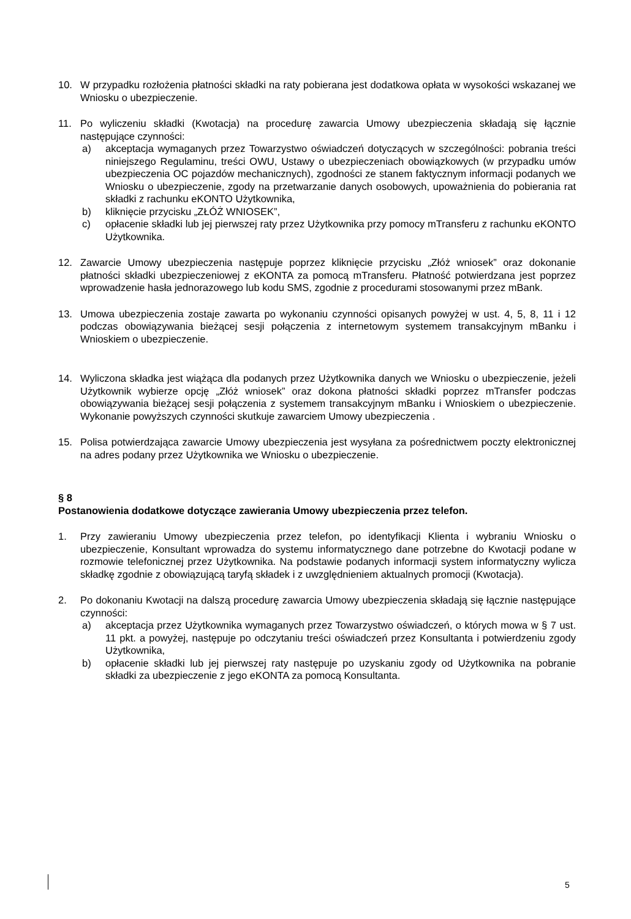10. W przypadku rozłożenia płatności składki na raty pobierana jest dodatkowa opłata w wysokości wskazanej we Wniosku o ubezpieczenie.
11. Po wyliczeniu składki (Kwotacja) na procedurę zawarcia Umowy ubezpieczenia składają się łącznie następujące czynności:
a) akceptacja wymaganych przez Towarzystwo oświadczeń dotyczących w szczególności: pobrania treści niniejszego Regulaminu, treści OWU, Ustawy o ubezpieczeniach obowiązkowych (w przypadku umów ubezpieczenia OC pojazdów mechanicznych), zgodności ze stanem faktycznym informacji podanych we Wniosku o ubezpieczenie, zgody na przetwarzanie danych osobowych, upoważnienia do pobierania rat składki z rachunku eKONTO Użytkownika,
b) kliknięcie przycisku „ZŁÓŻ WNIOSEK”,
c) opłacenie składki lub jej pierwszej raty przez Użytkownika przy pomocy mTransferu z rachunku eKONTO Użytkownika.
12. Zawarcie Umowy ubezpieczenia następuje poprzez kliknięcie przycisku „Złóż wniosek” oraz dokonanie płatności składki ubezpieczeniowej z eKONTA za pomocą mTransferu. Płatność potwierdzana jest poprzez wprowadzenie hasła jednorazowego lub kodu SMS, zgodnie z procedurami stosowanymi przez mBank.
13. Umowa ubezpieczenia zostaje zawarta po wykonaniu czynności opisanych powyżej w ust. 4, 5, 8, 11 i 12 podczas obowiązywania bieżącej sesji połączenia z internetowym systemem transakcyjnym mBanku i Wnioskiem o ubezpieczenie.
14. Wyliczona składka jest wiążąca dla podanych przez Użytkownika danych we Wniosku o ubezpieczenie, jeżeli Użytkownik wybierze opcję „Złóż wniosek” oraz dokona płatności składki poprzez mTransfer podczas obowiązywania bieżącej sesji połączenia z systemem transakcyjnym mBanku i Wnioskiem o ubezpieczenie. Wykonanie powyższych czynności skutkuje zawarciem Umowy ubezpieczenia .
15. Polisa potwierdzająca zawarcie Umowy ubezpieczenia jest wysyłana za pośrednictwem poczty elektronicznej na adres podany przez Użytkownika we Wniosku o ubezpieczenie.
§ 8
Postanowienia dodatkowe dotyczące zawierania Umowy ubezpieczenia przez telefon.
1. Przy zawieraniu Umowy ubezpieczenia przez telefon, po identyfikacji Klienta i wybraniu Wniosku o ubezpieczenie, Konsultant wprowadza do systemu informatycznego dane potrzebne do Kwotacji podane w rozmowie telefonicznej przez Użytkownika. Na podstawie podanych informacji system informatyczny wylicza składkę zgodnie z obowiązującą taryfą składek i z uwzględnieniem aktualnych promocji (Kwotacja).
2. Po dokonaniu Kwotacji na dalszą procedurę zawarcia Umowy ubezpieczenia składają się łącznie następujące czynności:
a) akceptacja przez Użytkownika wymaganych przez Towarzystwo oświadczeń, o których mowa w § 7 ust. 11 pkt. a powyżej, następuje po odczytaniu treści oświadczeń przez Konsultanta i potwierdzeniu zgody Użytkownika,
b) opłacenie składki lub jej pierwszej raty następuje po uzyskaniu zgody od Użytkownika na pobranie składki za ubezpieczenie z jego eKONTA za pomocą Konsultanta.
5